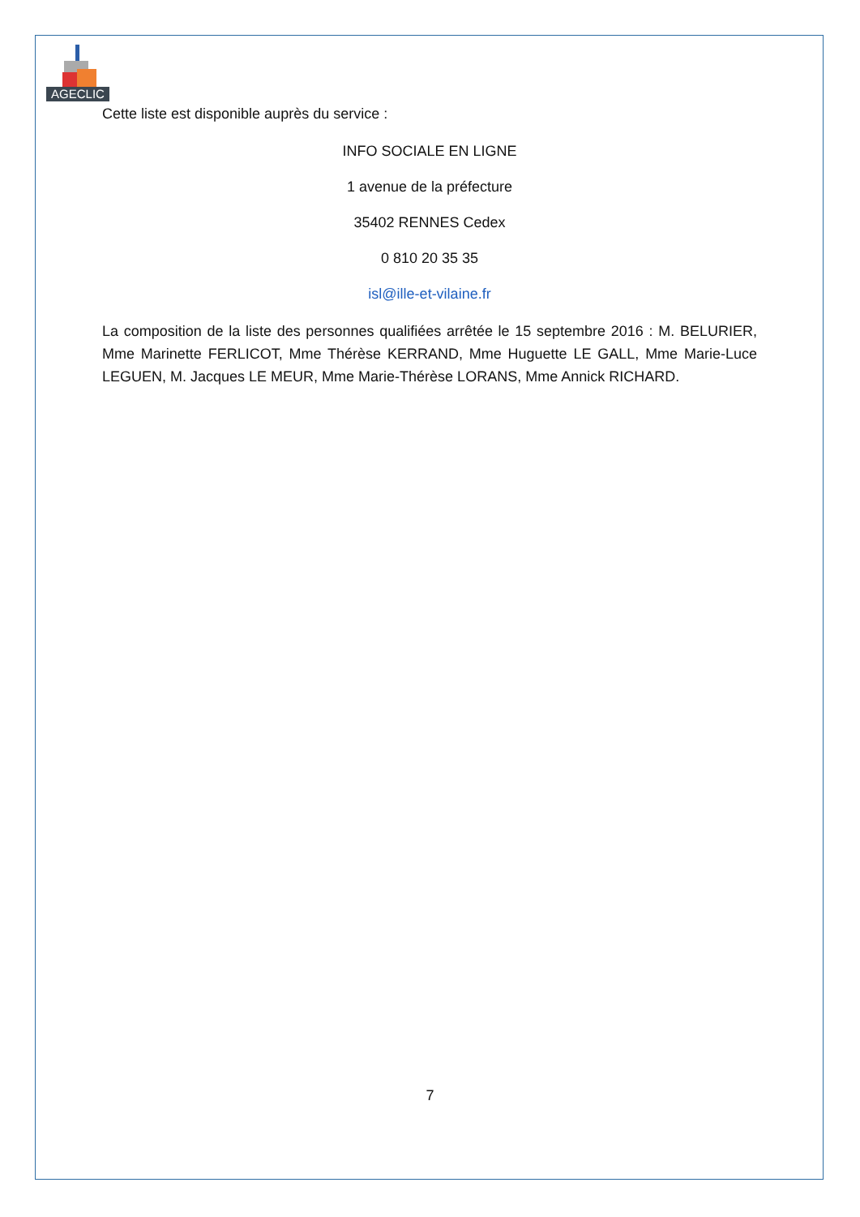AGECLIC
Cette liste est disponible auprès du service :
INFO SOCIALE EN LIGNE
1 avenue de la préfecture
35402 RENNES Cedex
0 810 20 35 35
isl@ille-et-vilaine.fr
La composition de la liste des personnes qualifiées arrêtée le 15 septembre 2016 : M. BELURIER, Mme Marinette FERLICOT, Mme Thérèse KERRAND, Mme Huguette LE GALL, Mme Marie-Luce LEGUEN, M. Jacques LE MEUR, Mme Marie-Thérèse LORANS, Mme Annick RICHARD.
7